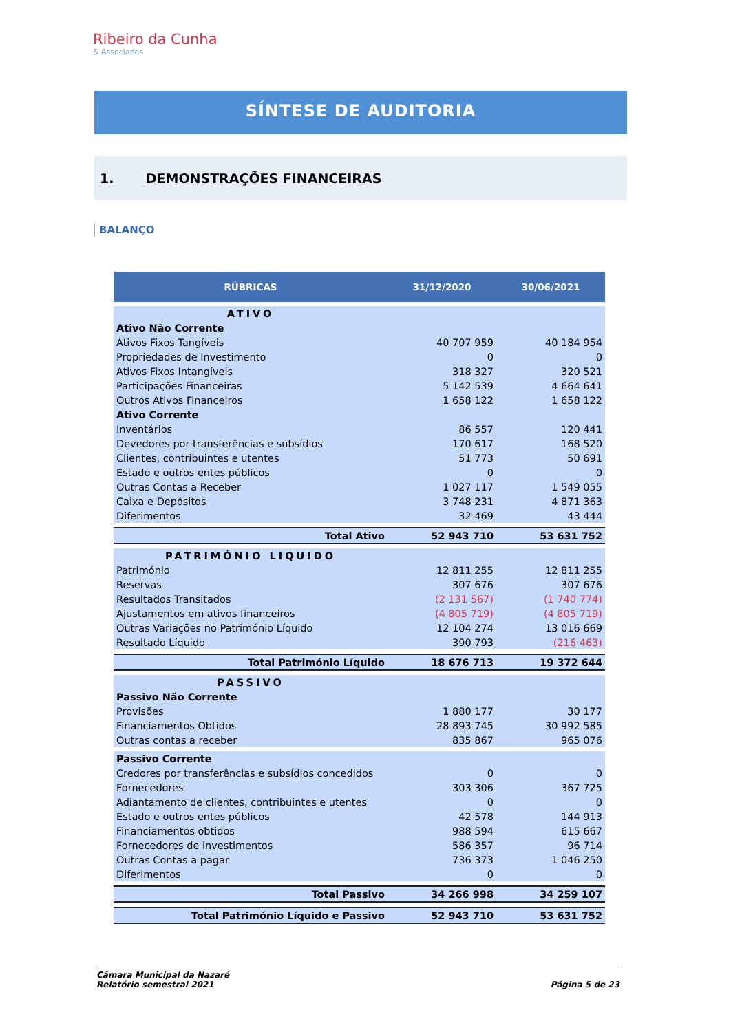Ribeiro da Cunha
& Associados
SÍNTESE DE AUDITORIA
1. DEMONSTRAÇÕES FINANCEIRAS
BALANÇO
| RÚBRICAS | 31/12/2020 | 30/06/2021 |
| --- | --- | --- |
| ATIVO | | |
| Ativo Não Corrente | | |
| Ativos Fixos Tangíveis | 40 707 959 | 40 184 954 |
| Propriedades de Investimento | 0 | 0 |
| Ativos Fixos Intangíveis | 318 327 | 320 521 |
| Participações Financeiras | 5 142 539 | 4 664 641 |
| Outros Ativos Financeiros | 1 658 122 | 1 658 122 |
| Ativo Corrente | | |
| Inventários | 86 557 | 120 441 |
| Devedores por transferências e subsídios | 170 617 | 168 520 |
| Clientes, contribuintes e utentes | 51 773 | 50 691 |
| Estado e outros entes públicos | 0 | 0 |
| Outras Contas a Receber | 1 027 117 | 1 549 055 |
| Caixa e Depósitos | 3 748 231 | 4 871 363 |
| Diferimentos | 32 469 | 43 444 |
| Total Ativo | 52 943 710 | 53 631 752 |
| PATRIMÓNIO LIQUIDO | | |
| Património | 12 811 255 | 12 811 255 |
| Reservas | 307 676 | 307 676 |
| Resultados Transitados | (2 131 567) | (1 740 774) |
| Ajustamentos em ativos financeiros | (4 805 719) | (4 805 719) |
| Outras Variações no Património Líquido | 12 104 274 | 13 016 669 |
| Resultado Líquido | 390 793 | (216 463) |
| Total Património Líquido | 18 676 713 | 19 372 644 |
| PASSIVO | | |
| Passivo Não Corrente | | |
| Provisões | 1 880 177 | 30 177 |
| Financiamentos Obtidos | 28 893 745 | 30 992 585 |
| Outras contas a receber | 835 867 | 965 076 |
| Passivo Corrente | | |
| Credores por transferências e subsídios concedidos | 0 | 0 |
| Fornecedores | 303 306 | 367 725 |
| Adiantamento de clientes, contribuintes e utentes | 0 | 0 |
| Estado e outros entes públicos | 42 578 | 144 913 |
| Financiamentos obtidos | 988 594 | 615 667 |
| Fornecedores de investimentos | 586 357 | 96 714 |
| Outras Contas a pagar | 736 373 | 1 046 250 |
| Diferimentos | 0 | 0 |
| Total Passivo | 34 266 998 | 34 259 107 |
| Total Património Líquido e Passivo | 52 943 710 | 53 631 752 |
Câmara Municipal da Nazaré
Relatório semestral 2021 Página 5 de 23